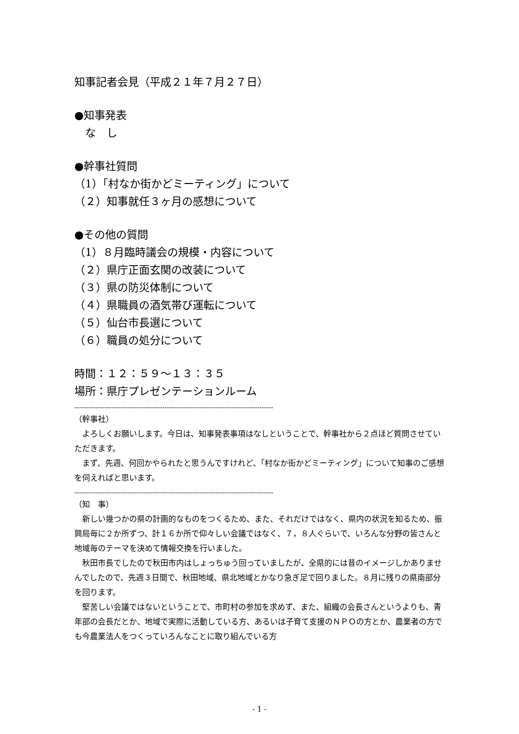知事記者会見（平成２１年７月２７日）
●知事発表
　な　し
●幹事社質問
（1）「村なか街かどミーティング」について
（２）知事就任３ヶ月の感想について
●その他の質問
（1）８月臨時議会の規模・内容について
（２）県庁正面玄関の改装について
（３）県の防災体制について
（４）県職員の酒気帯び運転について
（５）仙台市長選について
（６）職員の処分について
時間：１２：５９～１３：３５
場所：県庁プレゼンテーションルーム
--------------------------------------------------------------------------------------
（幹事社）
　よろしくお願いします。今日は、知事発表事項はなしということで、幹事社から２点ほど質問させていただきます。
　まず、先週、何回かやられたと思うんですけれど、「村なか街かどミーティング」について知事のご感想を伺えればと思います。
--------------------------------------------------------------------------------------
（知　事）
　新しい幾つかの県の計画的なものをつくるため、また、それだけではなく、県内の状況を知るため、振興局毎に２か所ずつ、計１６か所で仰々しい会議ではなく、７，８人ぐらいで、いろんな分野の皆さんと地域毎のテーマを決めて情報交換を行いました。
　秋田市長でしたので秋田市内はしょっちゅう回っていましたが、全県的には昔のイメージしかありませんでしたので、先週３日間で、秋田地域、県北地域とかなり急ぎ足で回りました。８月に残りの県南部分を回ります。
　堅苦しい会議ではないということで、市町村の参加を求めず、また、組織の会長さんというよりも、青年部の会長だとか、地域で実際に活動している方、あるいは子育て支援のＮＰＯの方とか、農業者の方でも今農業法人をつくっていろんなことに取り組んでいる方
- 1 -